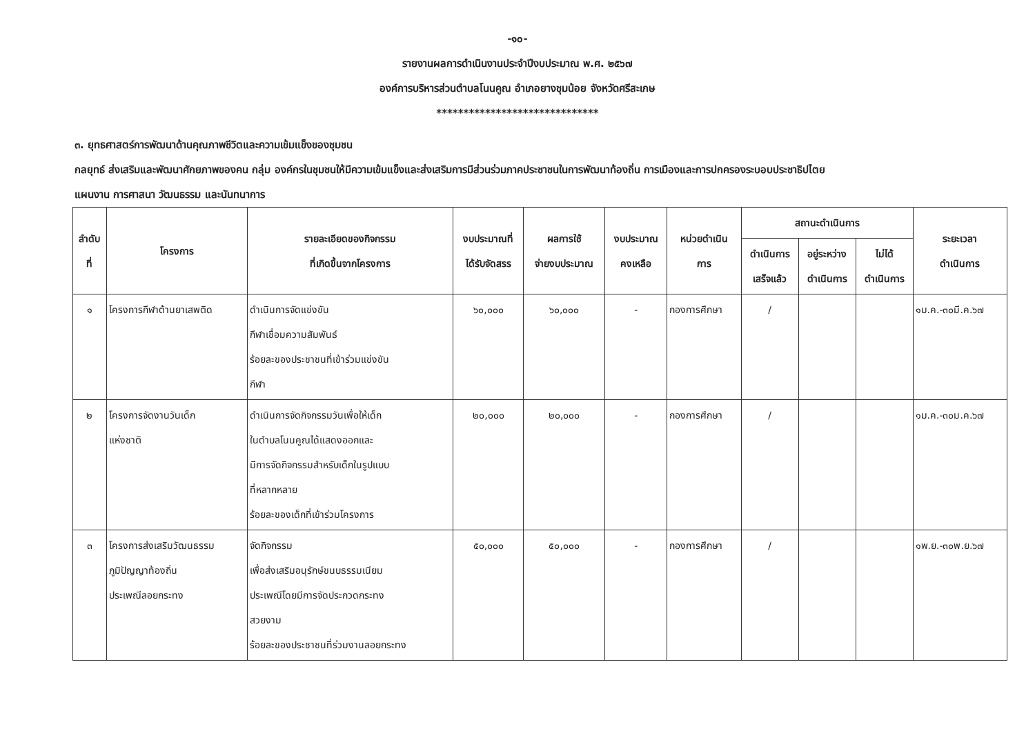-๑๐-
รายงานผลการดำเนินงานประจำปีงบประมาณ พ.ศ. ๒๕๖๗
องค์การบริหารส่วนตำบลโนนคูณ อำเภอยางชุมน้อย จังหวัดศรีสะเกษ
******************************
๓. ยุทธศาสตร์การพัฒนาด้านคุณภาพชีวิตและความเข้มแข็งของชุมชน
กลยุทธ์ ส่งเสริมและพัฒนาศักยภาพของคน กลุ่ม องค์กรในชุมชนให้มีความเข้มแข็งและส่งเสริมการมีส่วนร่วมภาคประชาชนในการพัฒนาท้องถิ่น การเมืองและการปกครองระบอบประชาธิปไตย
แผนงาน การศาสนา วัฒนธรรม และนันทนาการ
| ลำดับ ที่ | โครงการ | รายละเอียดของกิจกรรม ที่เกิดขึ้นจากโครงการ | งบประมาณที่ ได้รับจัดสรร | ผลการใช้ จ่ายงบประมาณ | งบประมาณ คงเหลือ | หน่วยดำเนิน การ | สถานะดำเนินการ | | | ระยะเวลา ดำเนินการ |
| --- | --- | --- | --- | --- | --- | --- | --- | --- | --- | --- |
| | | | | | | | ดำเนินการ เสร็จแล้ว | อยู่ระหว่าง ดำเนินการ | ไม่ได้ ดำเนินการ | |
| ๑ | โครงการกีฬาต้านยาเสพติด | ดำเนินการจัดแข่งขัน กีฬาเชื่อมความสัมพันธ์ ร้อยละของประชาชนที่เข้าร่วมแข่งขัน กีฬา | ๖๐,๐๐๐ | ๖๐,๐๐๐ | - | กองการศึกษา | / | | | ๑ม.ค.-๓๐มี.ค.๖๗ |
| ๒ | โครงการจัดงานวันเด็ก แห่งชาติ | ดำเนินการจัดกิจกรรมวันเพื่อให้เด็ก ในตำบลโนนคูณได้แสดงออกและ มีการจัดกิจกรรมสำหรับเด็กในรูปแบบ ที่หลากหลาย ร้อยละของเด็กที่เข้าร่วมโครงการ | ๒๐,๐๐๐ | ๒๐,๐๐๐ | - | กองการศึกษา | / | | | ๑ม.ค.-๓๐ม.ค.๖๗ |
| ๓ | โครงการส่งเสริมวัฒนธรรม ภูมิปัญญาท้องถิ่น ประเพณีลอยกระทง | จัดกิจกรรม เพื่อส่งเสริมอนุรักษ์ขนบธรรมเนียม ประเพณีโดยมีการจัดประกวดกระทง สวยงาม ร้อยละของประชาชนที่ร่วมงานลอยกระทง | ๕๐,๐๐๐ | ๕๐,๐๐๐ | - | กองการศึกษา | / | | | ๑พ.ย.-๓๐พ.ย.๖๗ |